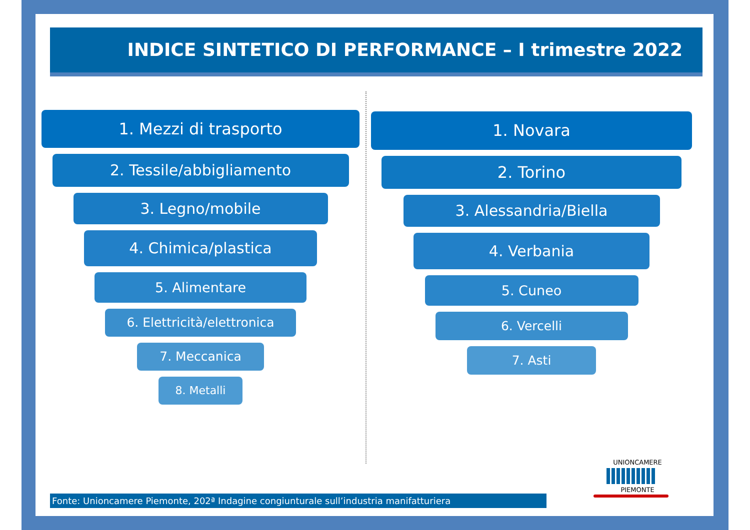INDICE SINTETICO DI PERFORMANCE – I trimestre 2022
1. Mezzi di trasporto
2. Tessile/abbigliamento
3. Legno/mobile
4. Chimica/plastica
5. Alimentare
6. Elettricità/elettronica
7. Meccanica
8. Metalli
1. Novara
2. Torino
3. Alessandria/Biella
4. Verbania
5. Cuneo
6. Vercelli
7. Asti
Fonte: Unioncamere Piemonte, 202ª Indagine congiunturale sull’industria manifatturiera
UNIONCAMERE
PIEMONTE